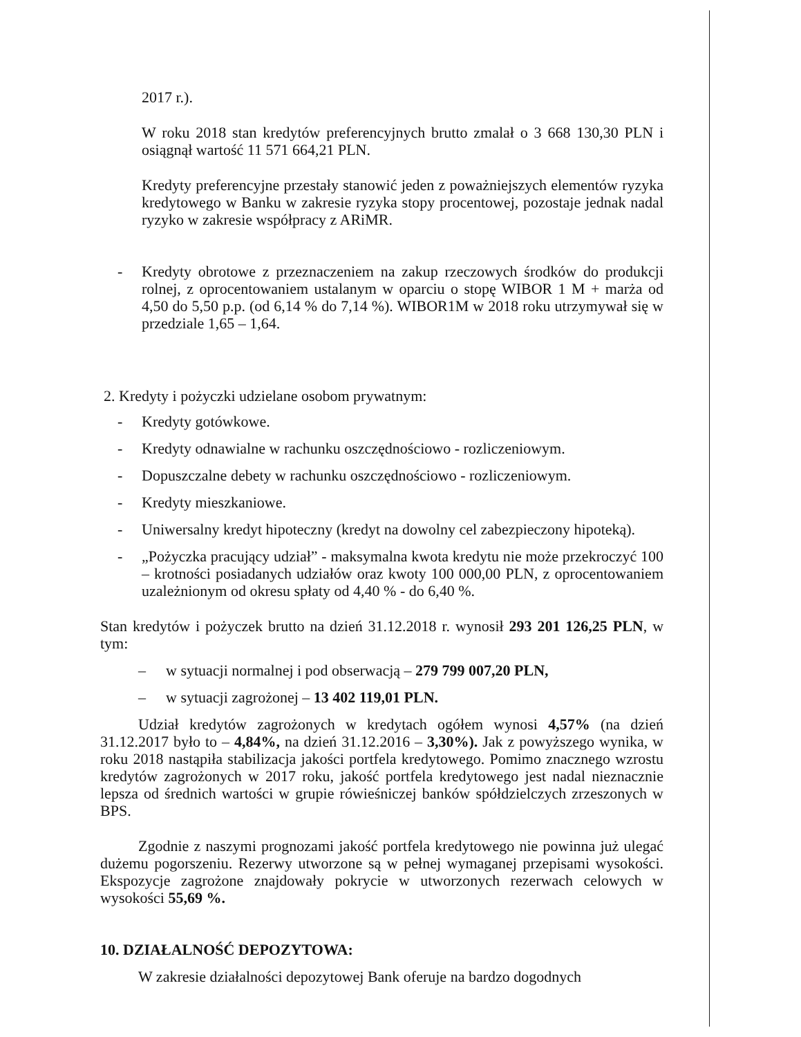2017 r.).
W roku 2018 stan kredytów preferencyjnych brutto zmalał o 3 668 130,30 PLN i osiągnął wartość 11 571 664,21 PLN.
Kredyty preferencyjne przestały stanowić jeden z poważniejszych elementów ryzyka kredytowego w Banku w zakresie ryzyka stopy procentowej, pozostaje jednak nadal ryzyko w zakresie współpracy z ARiMR.
- Kredyty obrotowe z przeznaczeniem na zakup rzeczowych środków do produkcji rolnej, z oprocentowaniem ustalanym w oparciu o stopę WIBOR 1 M + marża od 4,50 do 5,50 p.p. (od 6,14 % do 7,14 %). WIBOR1M w 2018 roku utrzymywał się w przedziale 1,65 – 1,64.
2. Kredyty i pożyczki udzielane osobom prywatnym:
- Kredyty gotówkowe.
- Kredyty odnawialne w rachunku oszczędnościowo - rozliczeniowym.
- Dopuszczalne debety w rachunku oszczędnościowo - rozliczeniowym.
- Kredyty mieszkaniowe.
- Uniwersalny kredyt hipoteczny (kredyt na dowolny cel zabezpieczony hipoteką).
- „Pożyczka pracujący udział” - maksymalna kwota kredytu nie może przekroczyć 100 – krotności posiadanych udziałów oraz kwoty 100 000,00 PLN, z oprocentowaniem uzależnionym od okresu spłaty od 4,40 % - do 6,40 %.
Stan kredytów i pożyczek brutto na dzień 31.12.2018 r. wynosił 293 201 126,25 PLN, w tym:
– w sytuacji normalnej i pod obserwacją – 279 799 007,20 PLN,
– w sytuacji zagrożonej – 13 402 119,01 PLN.
Udział kredytów zagrożonych w kredytach ogółem wynosi 4,57% (na dzień 31.12.2017 było to – 4,84%, na dzień 31.12.2016 – 3,30%). Jak z powyższego wynika, w roku 2018 nastąpiła stabilizacja jakości portfela kredytowego. Pomimo znacznego wzrostu kredytów zagrożonych w 2017 roku, jakość portfela kredytowego jest nadal nieznacznie lepsza od średnich wartości w grupie rówieśniczej banków spółdzielczych zrzeszonych w BPS.
Zgodnie z naszymi prognozami jakość portfela kredytowego nie powinna już ulegać dużemu pogorszeniu. Rezerwy utworzone są w pełnej wymaganej przepisami wysokości. Ekspozycje zagrożone znajdowały pokrycie w utworzonych rezerwach celowych w wysokości 55,69 %.
10. DZIAŁALNOŚĆ DEPOZYTOWA:
W zakresie działalności depozytowej Bank oferuje na bardzo dogodnych